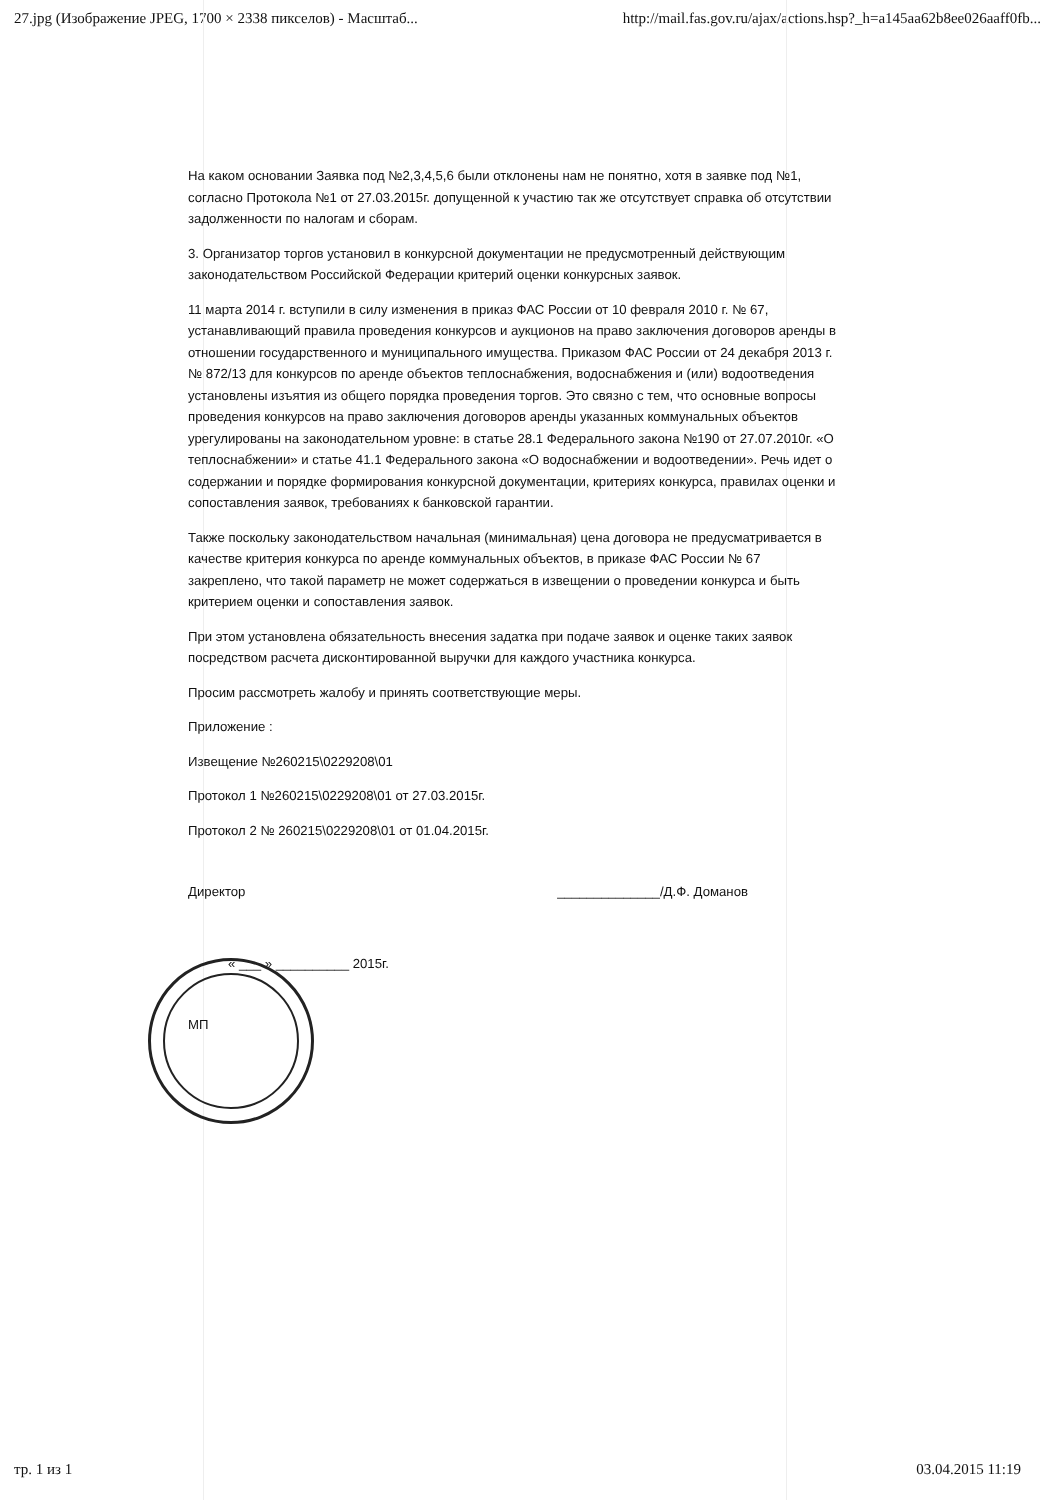27.jpg (Изображение JPEG, 1700 × 2338 пикселов) - Масштаб... http://mail.fas.gov.ru/ajax/actions.hsp?_h=a145aa62b8ee026aaff0fb...
На каком основании Заявка под №2,3,4,5,6 были отклонены нам не понятно, хотя в заявке под №1, согласно Протокола №1 от 27.03.2015г. допущенной к участию так же отсутствует справка об отсутствии задолженности по налогам и сборам.
3. Организатор торгов установил в конкурсной документации не предусмотренный действующим законодательством Российской Федерации критерий оценки конкурсных заявок.
11 марта 2014 г. вступили в силу изменения в приказ ФАС России от 10 февраля 2010 г. № 67, устанавливающий правила проведения конкурсов и аукционов на право заключения договоров аренды в отношении государственного и муниципального имущества. Приказом ФАС России от 24 декабря 2013 г. № 872/13 для конкурсов по аренде объектов теплоснабжения, водоснабжения и (или) водоотведения установлены изъятия из общего порядка проведения торгов. Это связно с тем, что основные вопросы проведения конкурсов на право заключения договоров аренды указанных коммунальных объектов урегулированы на законодательном уровне: в статье 28.1 Федерального закона №190 от 27.07.2010г. «О теплоснабжении» и статье 41.1 Федерального закона «О водоснабжении и водоотведении». Речь идет о содержании и порядке формирования конкурсной документации, критериях конкурса, правилах оценки и сопоставления заявок, требованиях к банковской гарантии.
Также поскольку законодательством начальная (минимальная) цена договора не предусматривается в качестве критерия конкурса по аренде коммунальных объектов, в приказе ФАС России № 67 закреплено, что такой параметр не может содержаться в извещении о проведении конкурса и быть критерием оценки и сопоставления заявок.
При этом установлена обязательность внесения задатка при подаче заявок и оценке таких заявок посредством расчета дисконтированной выручки для каждого участника конкурса.
Просим рассмотреть жалобу и принять соответствующие меры.
Приложение :
Извещение №260215\0229208\01
Протокол 1 №260215\0229208\01 от 27.03.2015г.
Протокол 2 № 260215\0229208\01 от 01.04.2015г.
Директор ______________/Д.Ф. Доманов
« ___ » __________ 2015г.
МП
тр. 1 из 1 03.04.2015 11:19